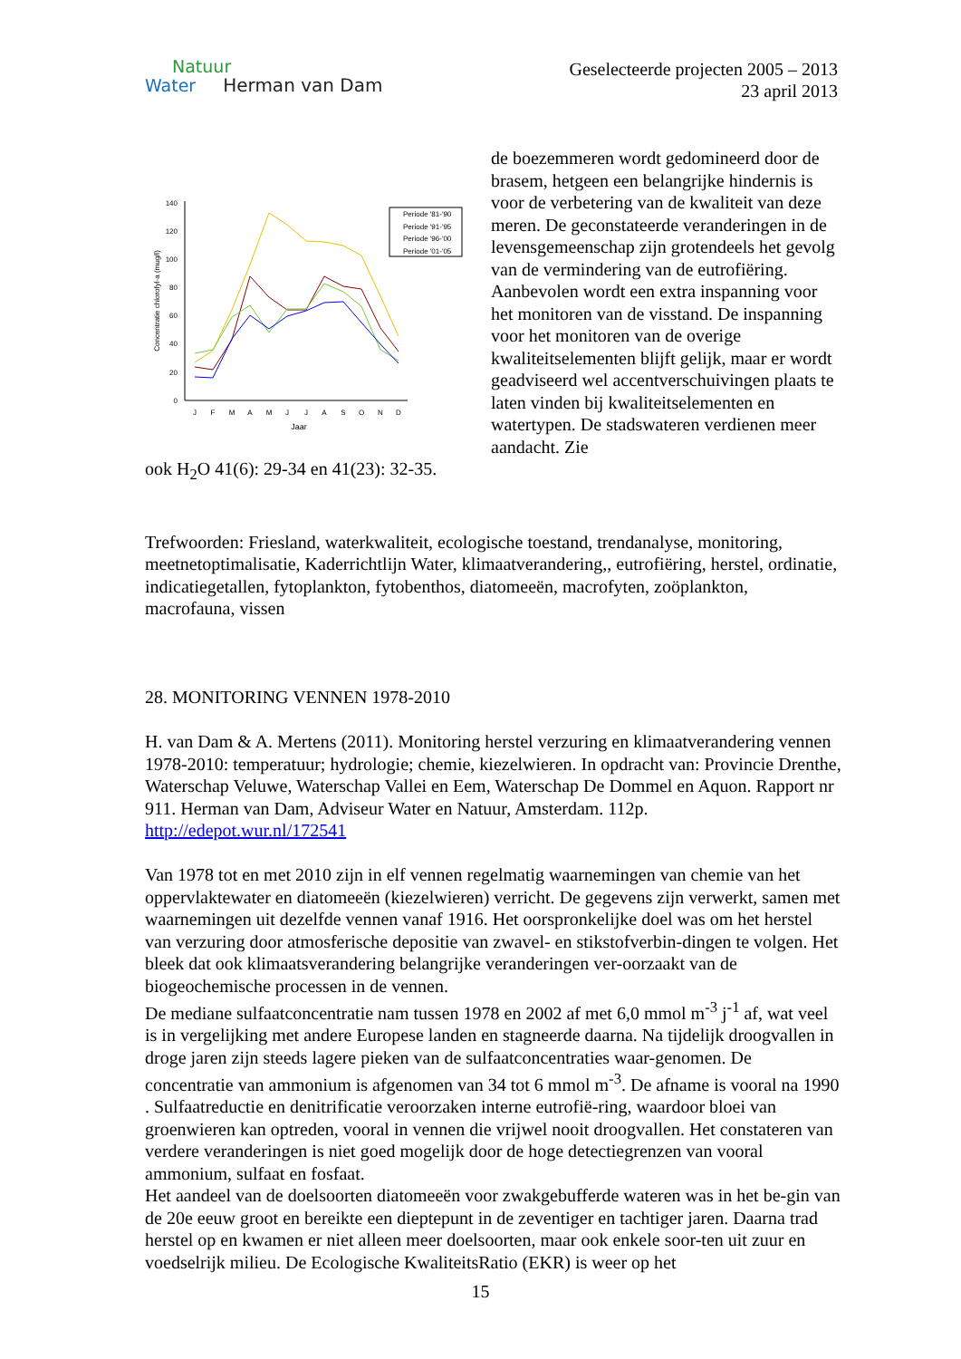Natuur
Water Herman van Dam
Geselecteerde projecten 2005 – 2013
23 april 2013
0
20
40
60
80
100
120
140
J
F
M
A
M
J
J
A
S
O
N
D
Jaar
Concentratie chlorofyl-a (mug/l)
Periode '81-'90
Periode '91-'95
Periode '96-'00
Periode '01-'05
de boezemmeren wordt gedomineerd door de brasem, hetgeen een belangrijke hindernis is voor de verbetering van de kwaliteit van deze meren. De geconstateerde veranderingen in de levensgemeenschap zijn grotendeels het gevolg van de vermindering van de eutrofiëring. Aanbevolen wordt een extra inspanning voor het monitoren van de visstand. De inspanning voor het monitoren van de overige kwaliteitselementen blijft gelijk, maar er wordt geadviseerd wel accentverschuivingen plaats te laten vinden bij kwaliteitselementen en watertypen. De stadswateren verdienen meer aandacht. Zie
ook H<sub>2</sub>O 41(6): 29-34 en 41(23): 32-35.
Trefwoorden: Friesland, waterkwaliteit, ecologische toestand, trendanalyse, monitoring, meetnetoptimalisatie, Kaderrichtlijn Water, klimaatverandering,, eutrofiëring, herstel, ordinatie, indicatiegetallen, fytoplankton, fytobenthos, diatomeeën, macrofyten, zoöplankton, macrofauna, vissen
28. MONITORING VENNEN 1978-2010
H. van Dam & A. Mertens (2011). Monitoring herstel verzuring en klimaatverandering vennen 1978-2010: temperatuur; hydrologie; chemie, kiezelwieren. In opdracht van: Provincie Drenthe, Waterschap Veluwe, Waterschap Vallei en Eem, Waterschap De Dommel en Aquon. Rapport nr 911. Herman van Dam, Adviseur Water en Natuur, Amsterdam. 112p. http://edepot.wur.nl/172541
Van 1978 tot en met 2010 zijn in elf vennen regelmatig waarnemingen van chemie van het oppervlaktewater en diatomeeën (kiezelwieren) verricht. De gegevens zijn verwerkt, samen met waarnemingen uit dezelfde vennen vanaf 1916. Het oorspronkelijke doel was om het herstel van verzuring door atmosferische depositie van zwavel- en stikstofverbin-dingen te volgen. Het bleek dat ook klimaatsverandering belangrijke veranderingen ver-oorzaakt van de biogeochemische processen in de vennen.
De mediane sulfaatconcentratie nam tussen 1978 en 2002 af met 6,0 mmol m<sup>-3</sup> j<sup>-1</sup> af, wat veel is in vergelijking met andere Europese landen en stagneerde daarna. Na tijdelijk droogvallen in droge jaren zijn steeds lagere pieken van de sulfaatconcentraties waar-genomen. De concentratie van ammonium is afgenomen van 34 tot 6 mmol m<sup>-3</sup>. De afname is vooral na 1990 . Sulfaatreductie en denitrificatie veroorzaken interne eutrofië-ring, waardoor bloei van groenwieren kan optreden, vooral in vennen die vrijwel nooit droogvallen. Het constateren van verdere veranderingen is niet goed mogelijk door de hoge detectiegrenzen van vooral ammonium, sulfaat en fosfaat.
Het aandeel van de doelsoorten diatomeeën voor zwakgebufferde wateren was in het be-gin van de 20e eeuw groot en bereikte een dieptepunt in de zeventiger en tachtiger jaren. Daarna trad herstel op en kwamen er niet alleen meer doelsoorten, maar ook enkele soor-ten uit zuur en voedselrijk milieu. De Ecologische KwaliteitsRatio (EKR) is weer op het
15